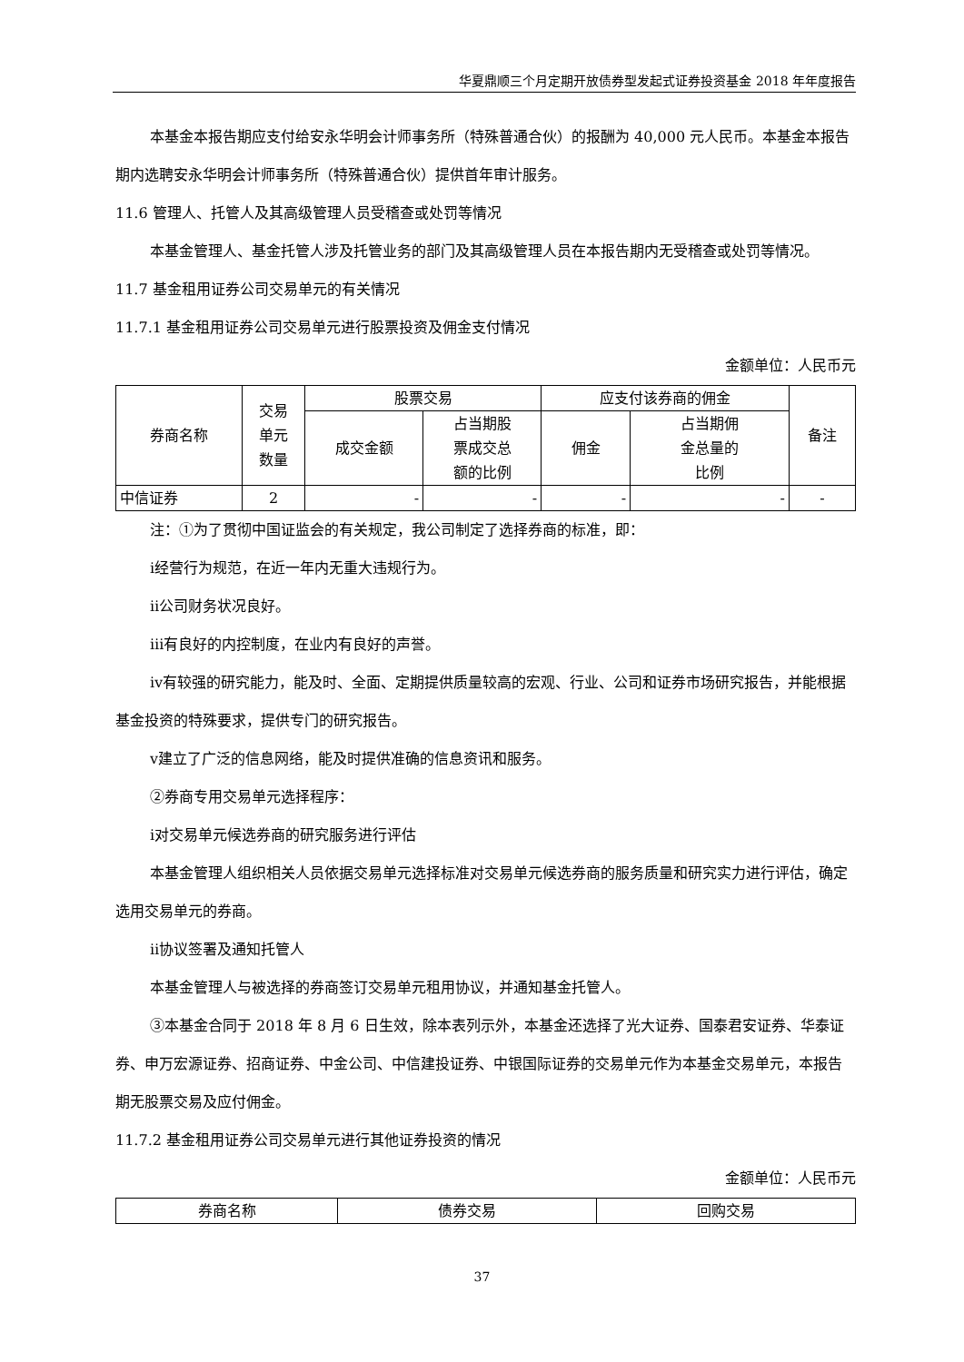华夏鼎顺三个月定期开放债券型发起式证券投资基金 2018 年年度报告
本基金本报告期应支付给安永华明会计师事务所（特殊普通合伙）的报酬为 40,000 元人民币。本基金本报告期内选聘安永华明会计师事务所（特殊普通合伙）提供首年审计服务。
11.6 管理人、托管人及其高级管理人员受稽查或处罚等情况
本基金管理人、基金托管人涉及托管业务的部门及其高级管理人员在本报告期内无受稽查或处罚等情况。
11.7 基金租用证券公司交易单元的有关情况
11.7.1 基金租用证券公司交易单元进行股票投资及佣金支付情况
金额单位：人民币元
| 券商名称 | 交易 单元 数量 | 股票交易 | | 应支付该券商的佣金 | | 备注 |
| --- | --- | --- | --- | --- | --- | --- |
| | | 成交金额 | 占当期股 票成交总 额的比例 | 佣金 | 占当期佣 金总量的 比例 | |
| 中信证券 | 2 | - | - | - | - | - |
注：①为了贯彻中国证监会的有关规定，我公司制定了选择券商的标准，即：
ⅰ经营行为规范，在近一年内无重大违规行为。
ⅱ公司财务状况良好。
ⅲ有良好的内控制度，在业内有良好的声誉。
ⅳ有较强的研究能力，能及时、全面、定期提供质量较高的宏观、行业、公司和证券市场研究报告，并能根据基金投资的特殊要求，提供专门的研究报告。
ⅴ建立了广泛的信息网络，能及时提供准确的信息资讯和服务。
②券商专用交易单元选择程序：
ⅰ对交易单元候选券商的研究服务进行评估
本基金管理人组织相关人员依据交易单元选择标准对交易单元候选券商的服务质量和研究实力进行评估，确定选用交易单元的券商。
ⅱ协议签署及通知托管人
本基金管理人与被选择的券商签订交易单元租用协议，并通知基金托管人。
③本基金合同于 2018 年 8 月 6 日生效，除本表列示外，本基金还选择了光大证券、国泰君安证券、华泰证券、申万宏源证券、招商证券、中金公司、中信建投证券、中银国际证券的交易单元作为本基金交易单元，本报告期无股票交易及应付佣金。
11.7.2 基金租用证券公司交易单元进行其他证券投资的情况
金额单位：人民币元
| 券商名称 | 债券交易 | 回购交易 |
| --- | --- | --- |
37